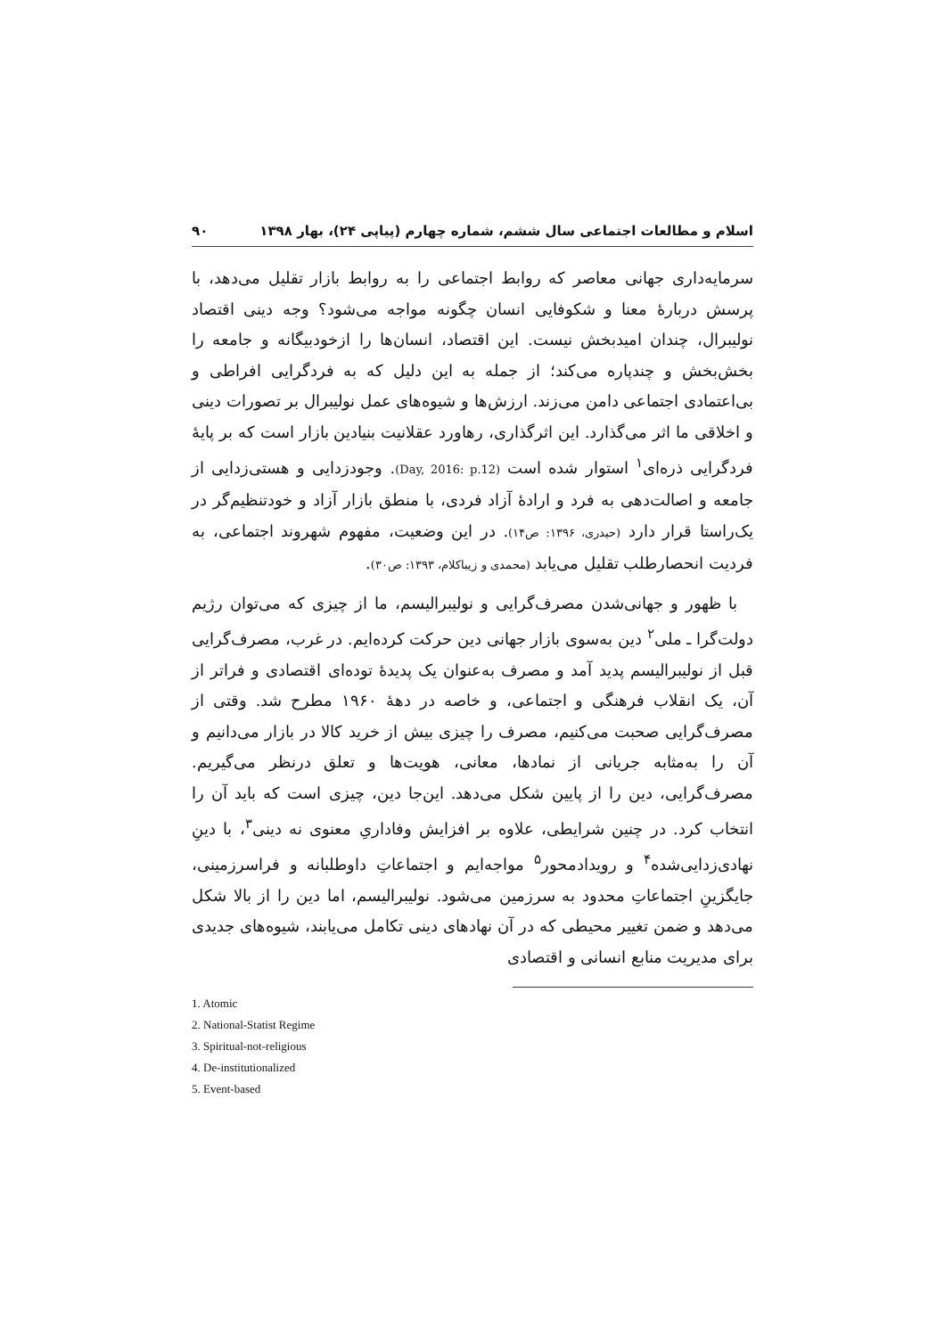اسلام و مطالعات اجتماعی سال ششم، شماره چهارم (پیاپی ۲۴)، بهار ۱۳۹۸ ۹۰
سرمایه‌داری جهانی معاصر که روابط اجتماعی را به روابط بازار تقلیل می‌دهد، با پرسش دربارهٔ معنا و شکوفایی انسان چگونه مواجه می‌شود؟ وجه دینی اقتصاد نولیبرال، چندان امیدبخش نیست. این اقتصاد، انسان‌ها را ازخودبیگانه و جامعه را بخش‌بخش و چندپاره می‌کند؛ از جمله به این دلیل که به فردگرایی افراطی و بی‌اعتمادی اجتماعی دامن می‌زند. ارزش‌ها و شیوه‌های عمل نولیبرال بر تصورات دینی و اخلاقی ما اثر می‌گذارد. این اثرگذاری، رهاورد عقلانیت بنیادین بازار است که بر پایهٔ فردگرایی ذره‌ای<sup>۱</sup> استوار شده است (Day, 2016: p.12). وجودزدایی و هستی‌زدایی از جامعه و اصالت‌دهی به فرد و ارادهٔ آزاد فردی، با منطق بازار آزاد و خودتنظیم‌گر در یک‌راستا قرار دارد (حیدری، ۱۳۹۶: ص۱۴). در این وضعیت، مفهوم شهروند اجتماعی، به فردیت انحصارطلب تقلیل می‌یابد (محمدی و زیباکلام، ۱۳۹۳: ص۳۰).
با ظهور و جهانی‌شدن مصرف‌گرایی و نولیبرالیسم، ما از چیزی که می‌توان رژیم دولت‌گرا ـ ملی<sup>۲</sup> دین به‌سوی بازار جهانی دین حرکت کرده‌ایم. در غرب، مصرف‌گرایی قبل از نولیبرالیسم پدید آمد و مصرف به‌عنوان یک پدیدهٔ توده‌ای اقتصادی و فراتر از آن، یک انقلاب فرهنگی و اجتماعی، و خاصه در دههٔ ۱۹۶۰ مطرح شد. وقتی از مصرف‌گرایی صحبت می‌کنیم، مصرف را چیزی بیش از خرید کالا در بازار می‌دانیم و آن را به‌مثابه جریانی از نمادها، معانی، هویت‌ها و تعلق درنظر می‌گیریم. مصرف‌گرایی، دین را از پایین شکل می‌دهد. این‌جا دین، چیزی است که باید آن را انتخاب کرد. در چنین شرایطی، علاوه بر افزایش وفاداریِ معنوی نه دینی<sup>۳</sup>، با دینِ نهادی‌زدایی‌شده<sup>۴</sup> و رویدادمحور<sup>۵</sup> مواجه‌ایم و اجتماعاتِ داوطلبانه و فراسرزمینی، جایگزینِ اجتماعاتِ محدود به سرزمین می‌شود. نولیبرالیسم، اما دین را از بالا شکل می‌دهد و ضمن تغییر محیطی که در آن نهادهای دینی تکامل می‌یابند، شیوه‌های جدیدی برای مدیریت منابع انسانی و اقتصادی
1. Atomic
2. National-Statist Regime
3. Spiritual-not-religious
4. De-institutionalized
5. Event-based